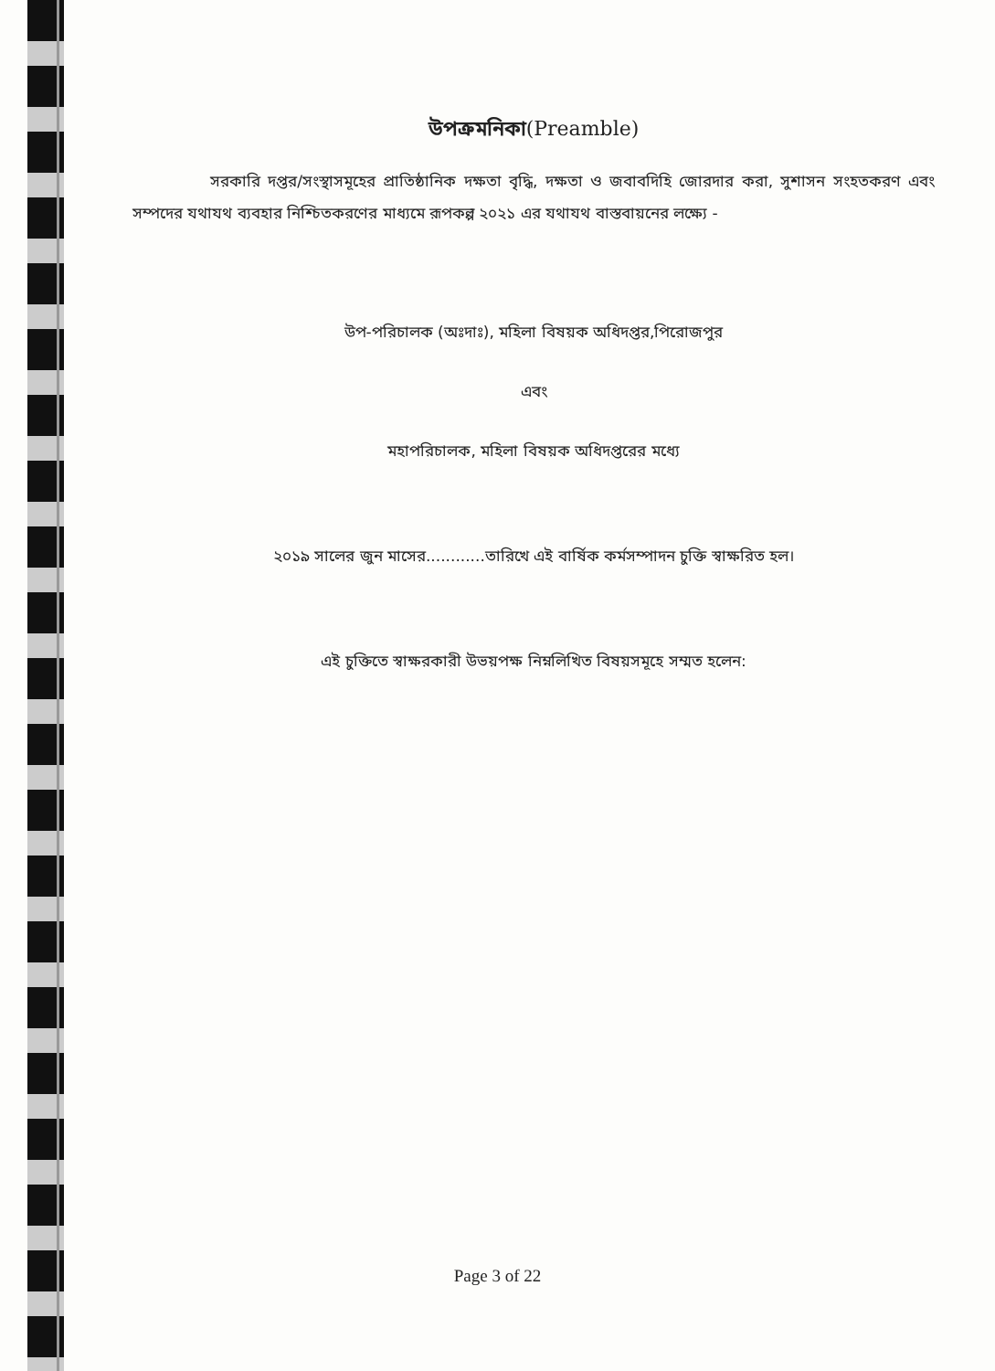উপক্রমনিকা(Preamble)
     সরকারি দপ্তর/সংস্থাসমূহের প্রাতিষ্ঠানিক দক্ষতা বৃদ্ধি, দক্ষতা ও জবাবদিহি জোরদার করা, সুশাসন সংহতকরণ এবং সম্পদের যথাযথ ব্যবহার নিশ্চিতকরণের মাধ্যমে রূপকল্প ২০২১ এর যথাযথ বাস্তবায়নের লক্ষ্যে -
উপ-পরিচালক (অঃদাঃ), মহিলা বিষয়ক অধিদপ্তর,পিরোজপুর
এবং
মহাপরিচালক, মহিলা বিষয়ক অধিদপ্তরের মধ্যে
২০১৯ সালের জুন মাসের............তারিখে এই বার্ষিক কর্মসম্পাদন চুক্তি স্বাক্ষরিত হল।
এই চুক্তিতে স্বাক্ষরকারী উভয়পক্ষ নিম্নলিখিত বিষয়সমূহে সম্মত হলেন:
Page 3 of 22